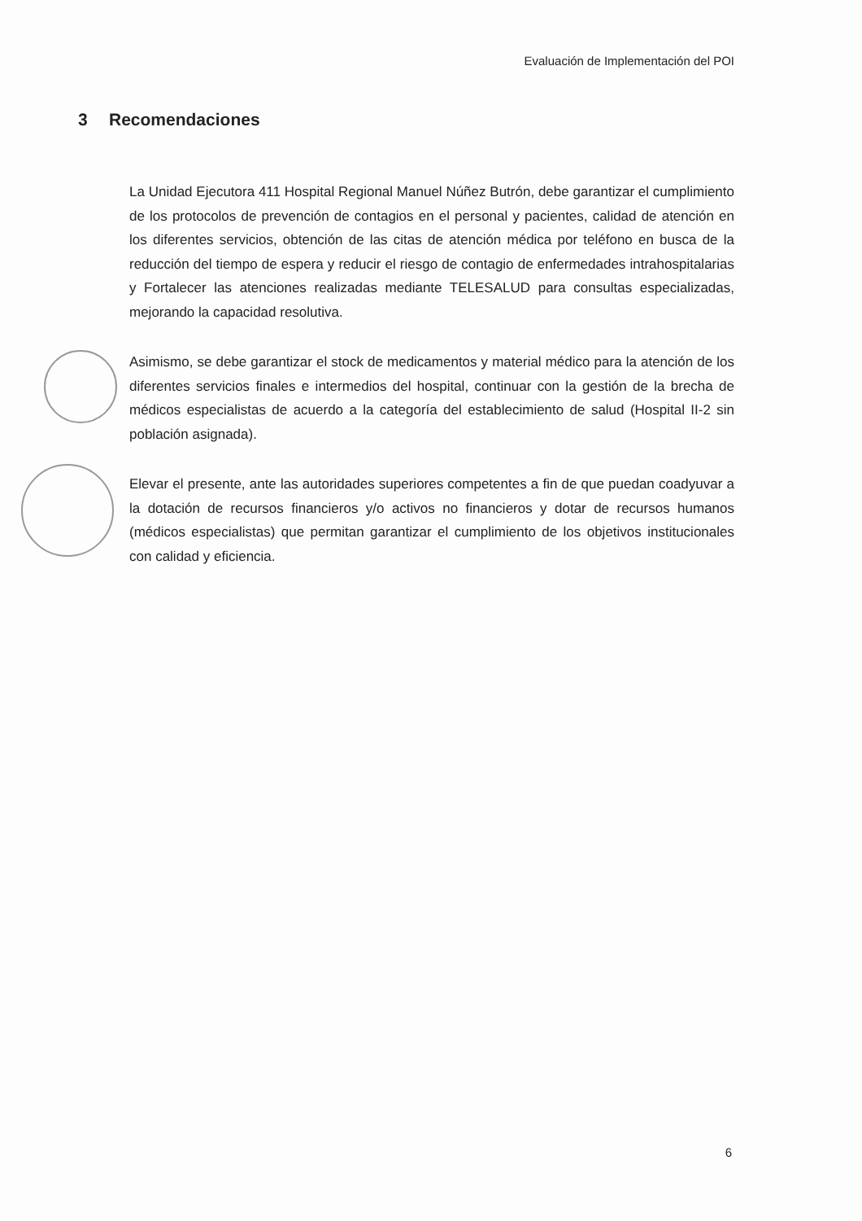Evaluación de Implementación del POI
3 Recomendaciones
La Unidad Ejecutora 411 Hospital Regional Manuel Núñez Butrón, debe garantizar el cumplimiento de los protocolos de prevención de contagios en el personal y pacientes, calidad de atención en los diferentes servicios, obtención de las citas de atención médica por teléfono en busca de la reducción del tiempo de espera y reducir el riesgo de contagio de enfermedades intrahospitalarias y Fortalecer las atenciones realizadas mediante TELESALUD para consultas especializadas, mejorando la capacidad resolutiva.
Asimismo, se debe garantizar el stock de medicamentos y material médico para la atención de los diferentes servicios finales e intermedios del hospital, continuar con la gestión de la brecha de médicos especialistas de acuerdo a la categoría del establecimiento de salud (Hospital II-2 sin población asignada).
Elevar el presente, ante las autoridades superiores competentes a fin de que puedan coadyuvar a la dotación de recursos financieros y/o activos no financieros y dotar de recursos humanos (médicos especialistas) que permitan garantizar el cumplimiento de los objetivos institucionales con calidad y eficiencia.
6